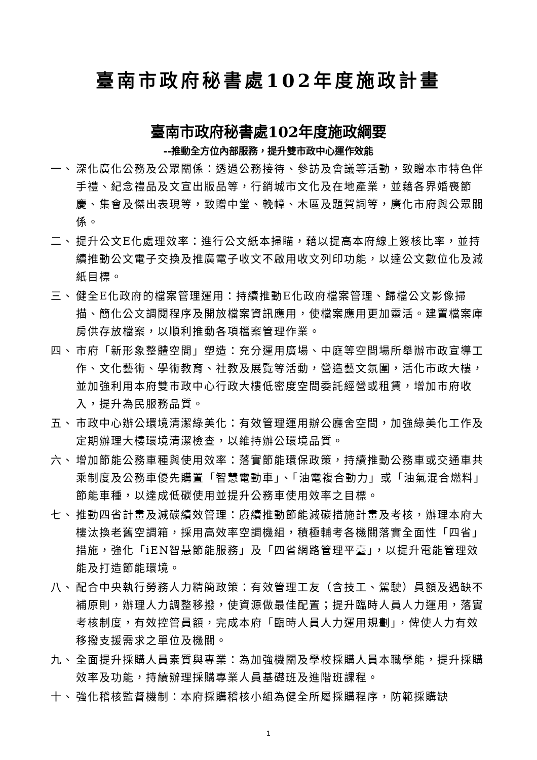臺南市政府秘書處102年度施政計畫
臺南市政府秘書處102年度施政綱要
--推動全方位內部服務，提升雙市政中心運作效能
一、 深化廣化公務及公眾關係：透過公務接待、參訪及會議等活動，致贈本市特色伴手禮、紀念禮品及文宣出版品等，行銷城市文化及在地產業，並藉各界婚喪節慶、集會及傑出表現等，致贈中堂、輓幛、木區及題賀詞等，廣化市府與公眾關係。
二、 提升公文E化處理效率：進行公文紙本掃瞄，藉以提高本府線上簽核比率，並持續推動公文電子交換及推廣電子收文不啟用收文列印功能，以達公文數位化及減紙目標。
三、 健全E化政府的檔案管理運用：持續推動E化政府檔案管理、歸檔公文影像掃描、簡化公文調閱程序及開放檔案資訊應用，使檔案應用更加靈活。建置檔案庫房供存放檔案，以順利推動各項檔案管理作業。
四、 市府「新形象整體空間」塑造：充分運用廣場、中庭等空間場所舉辦市政宣導工作、文化藝術、學術教育、社教及展覽等活動，營造藝文氛圍，活化市政大樓，並加強利用本府雙市政中心行政大樓低密度空間委託經營或租賃，增加市府收入，提升為民服務品質。
五、 市政中心辦公環境清潔綠美化：有效管理運用辦公廳舍空間，加強綠美化工作及定期辦理大樓環境清潔檢查，以維持辦公環境品質。
六、 增加節能公務車種與使用效率：落實節能環保政策，持續推動公務車或交通車共乘制度及公務車優先購置「智慧電動車」、「油電複合動力」或「油氣混合燃料」節能車種，以達成低碳使用並提升公務車使用效率之目標。
七、 推動四省計畫及減碳績效管理：賡續推動節能減碳措施計畫及考核，辦理本府大樓汰換老舊空調箱，採用高效率空調機組，積極輔考各機關落實全面性「四省」措施，強化「iEN智慧節能服務」及「四省網路管理平臺」，以提升電能管理效能及打造節能環境。
八、 配合中央執行勞務人力精簡政策：有效管理工友（含技工、駕駛）員額及遇缺不補原則，辦理人力調整移撥，使資源做最佳配置；提升臨時人員人力運用，落實考核制度，有效控管員額，完成本府「臨時人員人力運用規劃」，俾使人力有效移撥支援需求之單位及機關。
九、 全面提升採購人員素質與專業：為加強機關及學校採購人員本職學能，提升採購效率及功能，持續辦理採購專業人員基礎班及進階班課程。
十、 強化稽核監督機制：本府採購稽核小組為健全所屬採購程序，防範採購缺
1